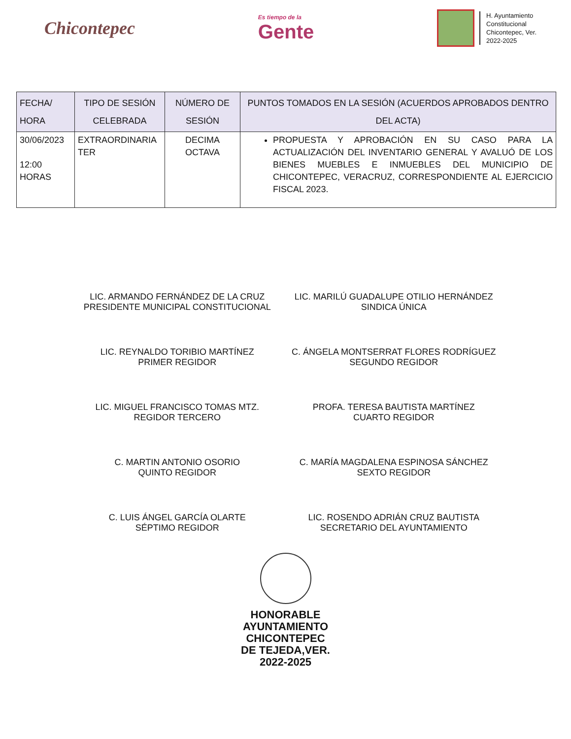Chicontepec
Es tiempo de la
Gente
H. Ayuntamiento
Constitucional
Chicontepec, Ver.
2022-2025
| FECHA/ HORA | TIPO DE SESIÓN CELEBRADA | NÚMERO DE SESIÓN | PUNTOS TOMADOS EN LA SESIÓN (ACUERDOS APROBADOS DENTRO DEL ACTA) |
| --- | --- | --- | --- |
| 30/06/2023 12:00 HORAS | EXTRAORDINARIA TER | DECIMA OCTAVA | PROPUESTA Y APROBACIÓN EN SU CASO PARA LA ACTUALIZACIÓN DEL INVENTARIO GENERAL Y AVALUÓ DE LOS BIENES MUEBLES E INMUEBLES DEL MUNICIPIO DE CHICONTEPEC, VERACRUZ, CORRESPONDIENTE AL EJERCICIO FISCAL 2023. |
LIC. ARMANDO FERNÁNDEZ DE LA CRUZ
PRESIDENTE MUNICIPAL CONSTITUCIONAL
LIC. MARILÚ GUADALUPE OTILIO HERNÁNDEZ
SINDICA ÚNICA
LIC. REYNALDO TORIBIO MARTÍNEZ
PRIMER REGIDOR
C. ÁNGELA MONTSERRAT FLORES RODRÍGUEZ
SEGUNDO REGIDOR
LIC. MIGUEL FRANCISCO TOMAS MTZ.
REGIDOR TERCERO
PROFA. TERESA BAUTISTA MARTÍNEZ
CUARTO REGIDOR
C. MARTIN ANTONIO OSORIO
QUINTO REGIDOR
C. MARÍA MAGDALENA ESPINOSA SÁNCHEZ
SEXTO REGIDOR
C. LUIS ÁNGEL GARCÍA OLARTE
SÉPTIMO REGIDOR
LIC. ROSENDO ADRIÁN CRUZ BAUTISTA
SECRETARIO DEL AYUNTAMIENTO
HONORABLE
AYUNTAMIENTO
CHICONTEPEC
DE TEJEDA,VER.
2022-2025